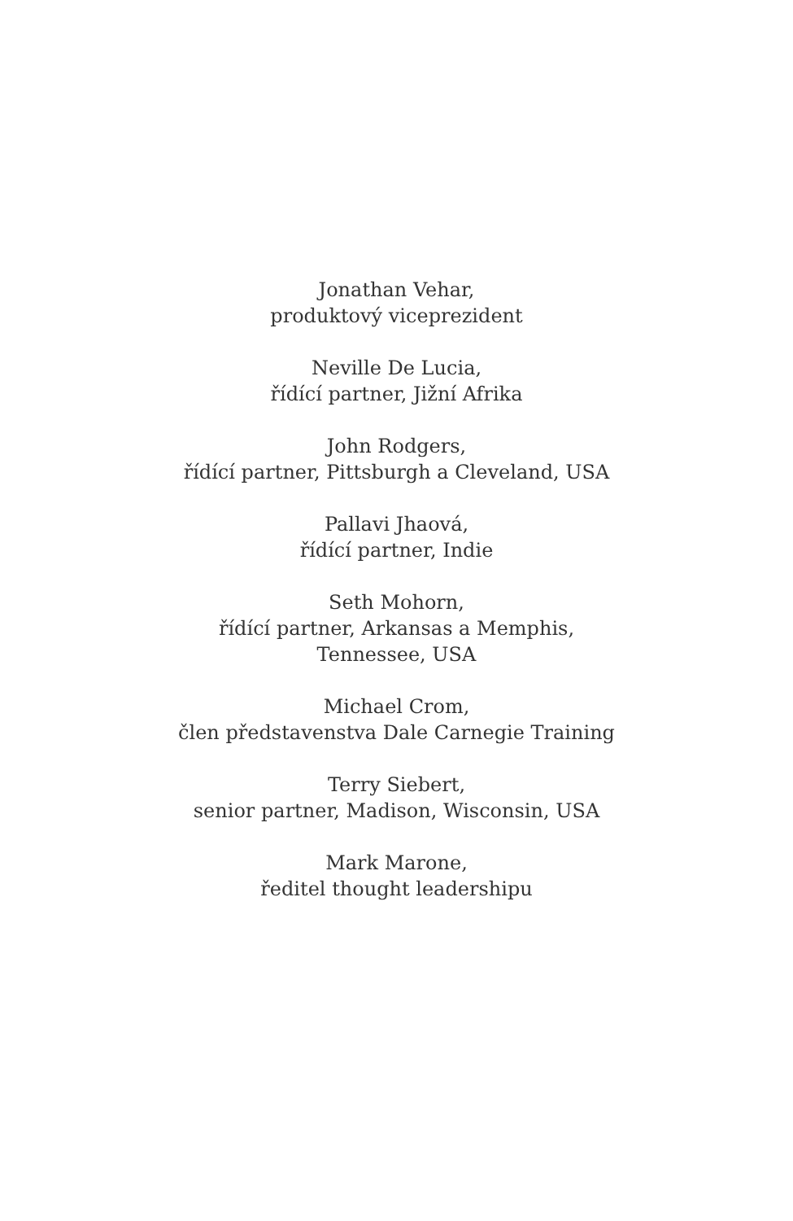Jonathan Vehar,
produktový viceprezident
Neville De Lucia,
řídící partner, Jižní Afrika
John Rodgers,
řídící partner, Pittsburgh a Cleveland, USA
Pallavi Jhaová,
řídící partner, Indie
Seth Mohorn,
řídící partner, Arkansas a Memphis,
Tennessee, USA
Michael Crom,
člen představenstva Dale Carnegie Training
Terry Siebert,
senior partner, Madison, Wisconsin, USA
Mark Marone,
ředitel thought leadershipu